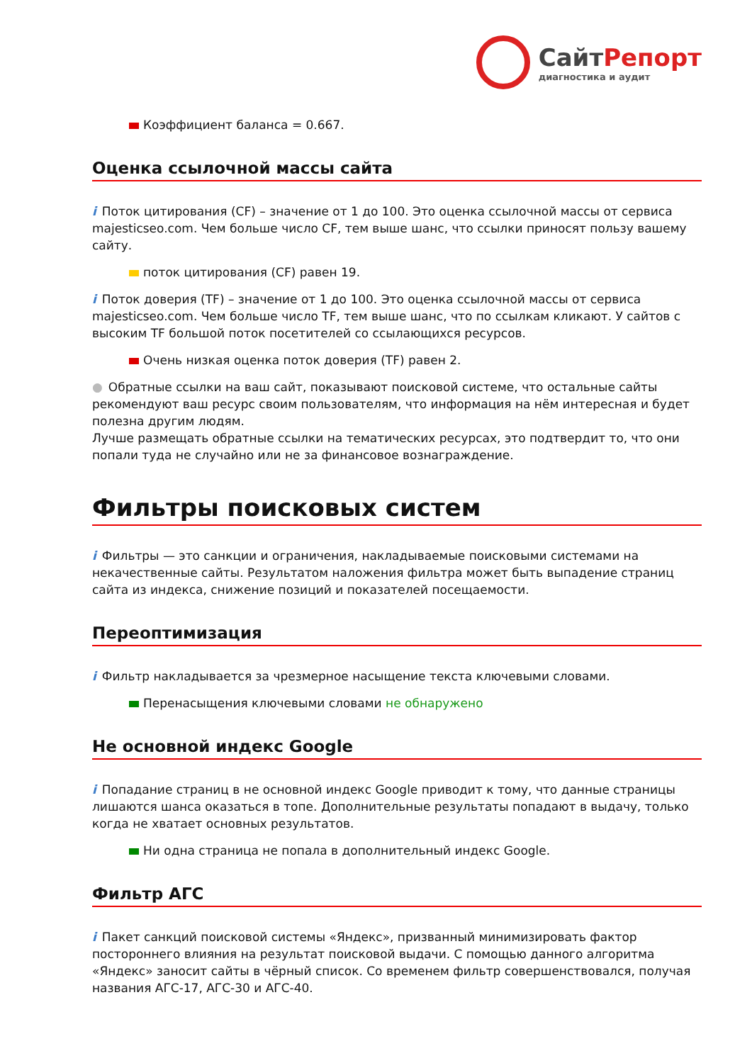СайтРепорт
диагностика и аудит
Коэффициент баланса = 0.667.
Оценка ссылочной массы сайта
i Поток цитирования (CF) – значение от 1 до 100. Это оценка ссылочной массы от сервиса majesticseo.com. Чем больше число CF, тем выше шанс, что ссылки приносят пользу вашему сайту.
поток цитирования (CF) равен 19.
i Поток доверия (TF) – значение от 1 до 100. Это оценка ссылочной массы от сервиса majesticseo.com. Чем больше число TF, тем выше шанс, что по ссылкам кликают. У сайтов с высоким TF большой поток посетителей со ссылающихся ресурсов.
Очень низкая оценка поток доверия (TF) равен 2.
● Обратные ссылки на ваш сайт, показывают поисковой системе, что остальные сайты рекомендуют ваш ресурс своим пользователям, что информация на нём интересная и будет полезна другим людям.
Лучше размещать обратные ссылки на тематических ресурсах, это подтвердит то, что они попали туда не случайно или не за финансовое вознаграждение.
Фильтры поисковых систем
i Фильтры — это санкции и ограничения, накладываемые поисковыми системами на некачественные сайты. Результатом наложения фильтра может быть выпадение страниц сайта из индекса, снижение позиций и показателей посещаемости.
Переоптимизация
i Фильтр накладывается за чрезмерное насыщение текста ключевыми словами.
Перенасыщения ключевыми словами не обнаружено
Не основной индекс Google
i Попадание страниц в не основной индекс Google приводит к тому, что данные страницы лишаются шанса оказаться в топе. Дополнительные результаты попадают в выдачу, только когда не хватает основных результатов.
Ни одна страница не попала в дополнительный индекс Google.
Фильтр АГС
i Пакет санкций поисковой системы «Яндекс», призванный минимизировать фактор постороннего влияния на результат поисковой выдачи. С помощью данного алгоритма «Яндекс» заносит сайты в чёрный список. Со временем фильтр совершенствовался, получая названия АГС-17, АГС-30 и АГС-40.